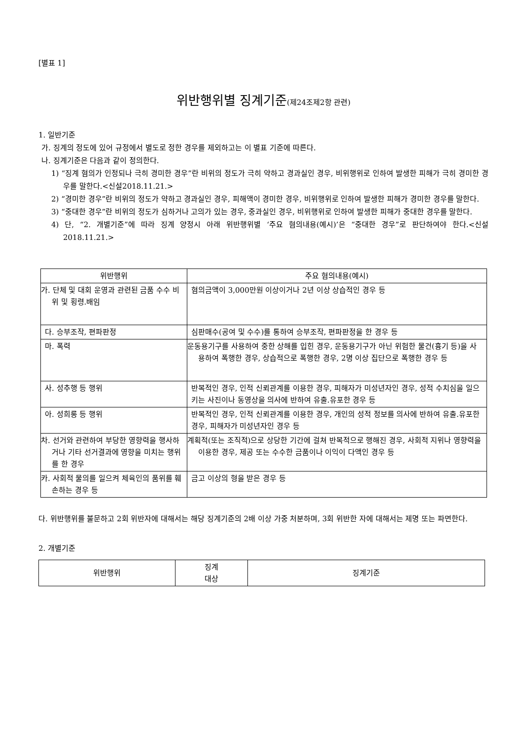[별표 1]
위반행위별 징계기준(제24조제2항 관련)
1. 일반기준
가. 징계의 정도에 있어 규정에서 별도로 정한 경우를 제외하고는 이 별표 기준에 따른다.
나. 징계기준은 다음과 같이 정의한다.
1) “징계 혐의가 인정되나 극히 경미한 경우”란 비위의 정도가 극히 약하고 경과실인 경우, 비위행위로 인하여 발생한 피해가 극히 경미한 경우를 말한다.<신설2018.11.21.>
2) “경미한 경우”란 비위의 정도가 약하고 경과실인 경우, 피해액이 경미한 경우, 비위행위로 인하여 발생한 피해가 경미한 경우를 말한다.
3) “중대한 경우”란 비위의 정도가 심하거나 고의가 있는 경우, 중과실인 경우, 비위행위로 인하여 발생한 피해가 중대한 경우를 말한다.
4) 단, “2. 개별기준”에 따라 징계 양정시 아래 위반행위별 ‘주요 혐의내용(예시)’은 “중대한 경우”로 판단하여야 한다.<신설2018.11.21.>
| 위반행위 | 주요 혐의내용(예시) |
| --- | --- |
| 가. 단체 및 대회 운영과 관련된 금품 수수 비위 및 횡령.배임 | 혐의금액이 3,000만원 이상이거나 2년 이상 상습적인 경우 등 |
| 다. 승부조작, 편파판정 | 심판매수(공여 및 수수)를 통하여 승부조작, 편파판정을 한 경우 등 |
| 마. 폭력 | 운동용기구를 사용하여 중한 상해를 입힌 경우, 운동용기구가 아닌 위험한 물건(흉기 등)을 사용하여 폭행한 경우, 상습적으로 폭행한 경우, 2명 이상 집단으로 폭행한 경우 등 |
| 사. 성추행 등 행위 | 반복적인 경우, 인적 신뢰관계를 이용한 경우, 피해자가 미성년자인 경우, 성적 수치심을 일으키는 사진이나 동영상을 의사에 반하여 유출.유포한 경우 등 |
| 아. 성희롱 등 행위 | 반복적인 경우, 인적 신뢰관계를 이용한 경우, 개인의 성적 정보를 의사에 반하여 유출.유포한 경우, 피해자가 미성년자인 경우 등 |
| 차. 선거와 관련하여 부당한 영향력을 행사하거나 기타 선거결과에 영향을 미치는 행위를 한 경우 | 계획적(또는 조직적)으로 상당한 기간에 걸쳐 반복적으로 행해진 경우, 사회적 지위나 영향력을 이용한 경우, 제공 또는 수수한 금품이나 이익이 다액인 경우 등 |
| 카. 사회적 물의를 일으켜 체육인의 품위를 훼손하는 경우 등 | 금고 이상의 형을 받은 경우 등 |
다. 위반행위를 불문하고 2회 위반자에 대해서는 해당 징계기준의 2배 이상 가중 처분하며, 3회 위반한 자에 대해서는 제명 또는 파면한다.
2. 개별기준
| 위반행위 | 징계 대상 | 징계기준 |
| --- | --- | --- |